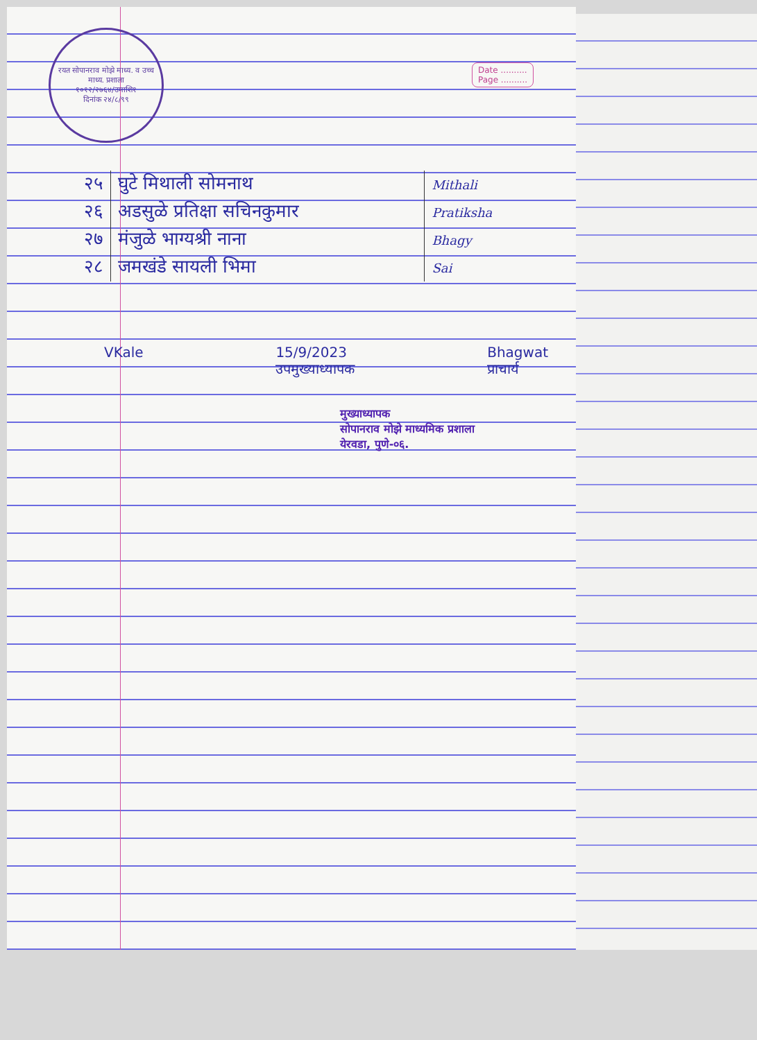रयत सोपानराव मोझे माध्य. व उच्च माध्य. प्रशाला
१०१२/२७६४/उमाशि१
दिनांक २४/८/९९
Date ..........
Page ..........
| २५ | घुटे मिथाली सोमनाथ | Mithali |
| २६ | अडसुळे प्रतिक्षा सचिनकुमार | Pratiksha |
| २७ | मंजुळे भाग्यश्री नाना | Bhagy |
| २८ | जमखंडे सायली भिमा | Sai |
VKale 15/9/2023
उपमुख्याध्यापक Bhagwat
प्राचार्य
मुख्याध्यापक
सोपानराव मोझे माध्यमिक प्रशाला
येरवडा, पुणे-०६.